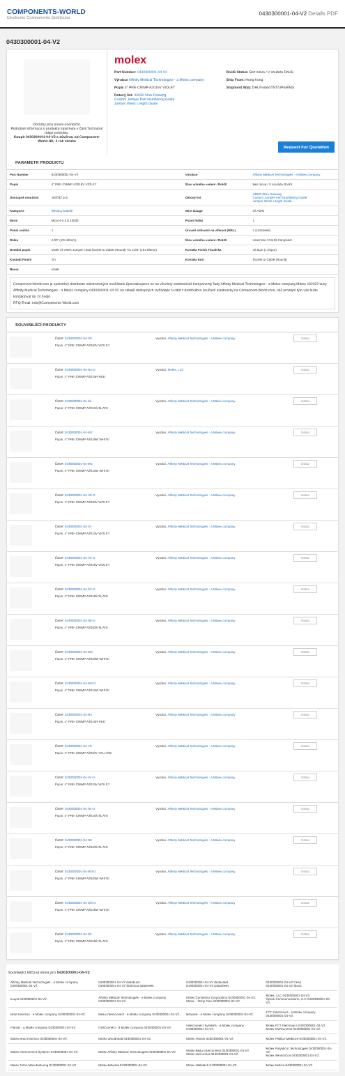COMPONENTS-WORLD
Electronic Components Distributor
0430300001-04-V2 Details PDF
0430300001-04-V2
Obrázky jsou pouze orientační.
Podrobné informace o produktu naleznete v části Technické údaje produktu.
Koupit 0430300001-04-V2 s důvěrou od Component-World.HK, 1 rok záruka
molex
Part Number: 0430300001-04-V2
Výrobce Affinity Medical Technologies - a Molex company
Popis 4" PRE-CRIMP A2016V VIOLET
Datový list: 43030-00xx Drawing
Custom Jumper Part Numbering Guide
Jumper Wires Length Guide
RoHS Status: Bez olova / V souladu RoHS
Ship From: Hong Kong
Shipment Way: DHL/Fedex/TNT/UPS/EMS
Request For Quotation
PARAMETR PRODUKTU
| Part Number | 0430300001-04-V2 | Výrobce | Affinity Medical Technologies - a Molex company |
| Popis | 4" PRE-CRIMP A2016V VIOLET | Stav volného vedení / RoHS | Bez olova / V souladu RoHS |
| Dostupné množství | 162032 pcs | Datový list | 43030-00xx Drawing Custom Jumper Part Numbering Guide Jumper Wires Length Guide |
| Kategorie | Sestavy kabelů | Wire Gauge | 22 AWG |
| Série | Micro-Fit 3.0 43030 | Počet řádků | 1 |
| Počet vodičů | 1 | Úroveň citlivosti na vlhkost (MSL) | 1 (Unlimited) |
| Délka | 4.00" (101.60mm) | Stav volného vedení / RoHS | Lead free / RoHS Compliant |
| Detailní popis | Violet 22 AWG Jumper Lead Socket to Cable (Round) Tin 4.00" (101.60mm) | Kontakt Finish Tloušťka | 40.0µin (1.02µm) |
| Kontakt Finish | Tin | Kontakt End | Socket to Cable (Round) |
| Barva | Violet | | |
Component-World.com je spolehlivý distributor elektronických součástek.Specializujeme se na všechny elektronické komponenty řady Affinity Medical Technologies - a Molex company.Máme 162032 kusy Affinity Medical Technologies - a Molex company 0430300001-04-V2 na skladě dostupných.Vyžádejte si citát z distributora součástí elektroniky na Component-World.com, náš prodejní tým vás bude kontaktovat do 24 hodin.
RFQ Email: info@Components-World.com
SOUVISEJÍCÍ PRODUKTY
| | Část#: 0430300001-04-V0 Popis: 4" PRE-CRIMP A2040V VIOLET | Výrobci: Affinity Medical Technologies - a Molex company | Dotaz |
| | Část#: 0430300001-04-R4-D Popis: 4" PRE-CRIMP A2015R RED | Výrobci: Molex, LLC | Dotaz |
| | Část#: 0430300001-04-S4 Popis: 4" PRE-CRIMP A2015S SLATE | Výrobci: Affinity Medical Technologies - a Molex company | Dotaz |
| | Část#: 0430300001-04-W2 Popis: 4" PRE-CRIMP A2016W WHITE | Výrobci: Affinity Medical Technologies - a Molex company | Dotaz |
| | Část#: 0430300001-04-W4 Popis: 4" PRE-CRIMP A2015W WHITE | Výrobci: Affinity Medical Technologies - a Molex company | Dotaz |
| | Část#: 0430300001-04-V0-D Popis: 4" PRE-CRIMP A2040V VIOLET | Výrobci: Affinity Medical Technologies - a Molex company | Dotaz |
| | Část#: 0430300001-04-V4 Popis: 4" PRE-CRIMP A2015V VIOLET | Výrobci: Affinity Medical Technologies - a Molex company | Dotaz |
| | Část#: 0430300001-04-V2-D Popis: 4" PRE-CRIMP A2016V VIOLET | Výrobci: Affinity Medical Technologies - a Molex company | Dotaz |
| | Část#: 0430300001-04-S2-D Popis: 4" PRE-CRIMP A2016S SLATE | Výrobci: Affinity Medical Technologies - a Molex company | Dotaz |
| | Část#: 0430300001-04-S0-D Popis: 4" PRE-CRIMP A2040S SLATE | Výrobci: Affinity Medical Technologies - a Molex company | Dotaz |
| | Část#: 0430300001-04-W0 Popis: 4" PRE-CRIMP A2040W WHITE | Výrobci: Affinity Medical Technologies - a Molex company | Dotaz |
| | Část#: 0430300001-04-W4-D Popis: 4" PRE-CRIMP A2015W WHITE | Výrobci: Affinity Medical Technologies - a Molex company | Dotaz |
| | Část#: 0430300001-04-R4 Popis: 4" PRE-CRIMP A2015R RED | Výrobci: Affinity Medical Technologies - a Molex company | Dotaz |
| | Část#: 0430300001-04-Y0 Popis: 4" PRE-CRIMP A2040Y YELLOW | Výrobci: Affinity Medical Technologies - a Molex company | Dotaz |
| | Část#: 0430300001-04-V4-D Popis: 4" PRE-CRIMP A2015V VIOLET | Výrobci: Affinity Medical Technologies - a Molex company | Dotaz |
| | Část#: 0430300001-04-S4-D Popis: 4" PRE-CRIMP A2015S SLATE | Výrobci: Affinity Medical Technologies - a Molex company | Dotaz |
| | Část#: 0430300001-04-S0 Popis: 4" PRE-CRIMP A2040S SLATE | Výrobci: Affinity Medical Technologies - a Molex company | Dotaz |
| | Část#: 0430300001-04-W0-D Popis: 4" PRE-CRIMP A2040W WHITE | Výrobci: Affinity Medical Technologies - a Molex company | Dotaz |
| | Část#: 0430300001-04-W2-D Popis: 4" PRE-CRIMP A2016W WHITE | Výrobci: Affinity Medical Technologies - a Molex company | Dotaz |
| | Část#: 0430300001-04-S2 Popis: 4" PRE-CRIMP A2016S SLATE | Výrobci: Affinity Medical Technologies - a Molex company | Dotaz |
Související klíčová slova pro 0430300001-04-V2
| Affinity Medical Technologies - a Molex company 0430300001-04-V2. | 0430300001-04-V2 distributor 0430300001-04-V2 Stáhnout datasheet. | 0430300001-04-V2 dodavatel 0430300001-04-V2 Datasheet. | 0430300001-04-V2 Cena 0430300001-04-V2 Stock. |
| koupit 0430300001-04-V2. | Affinity Medical Technologies - a Molex company 0430300001-04-V2. | Molex Connector Corporation 0430300001-04-V2. Molex - Temp Flex 0430300001-04-V2. | Molex, LLC 0430300001-04-V2. Oplink Communications, LLC 0430300001-04-V2. |
| Brad Harrison - a Molex company 0430300001-04-V2. | Beau Interconnect - a Molex company 0430300001-04-V2. | Bittware - a Molex company 0430300001-04-V2. | FCT Electronics - a Molex company 0430300001-04-V2. |
| Flamar - a Molex company 0430300001-04-V2. | GWConnect - a Molex company 0430300001-04-V2. | Interconnect Systems - a Molex company 0430300001-04-V2. | Molex FCT Electronics 0430300001-04-V2. Molex GWConnect 0430300001-04-V2. |
| Molex Brad Harrison 0430300001-04-V2. | Molex Woodhead 0430300001-04-V2. | Molex Flamar 0430300001-04-V2. | Molex Phillips-Medisize 0430300001-04-V2. |
| Molex Interconnect Systems 0430300001-04-V2. | Molex Affinity Medical Technologies 0430300001-04-V2. | Molex Beau Interconnect 0430300001-04-V2. Molex NuCurrent 0430300001-04-V2. | Molex PolyMicro Technologies 0430300001-04-V2. Molex SensorCon 0430300001-04-V2. |
| Molex Triton Manufacturing 0430300001-04-V2. | Molex Bittware 0430300001-04-V2. | Molex Nallatech 0430300001-04-V2. | Molex Nistica 0430300001-04-V2. |